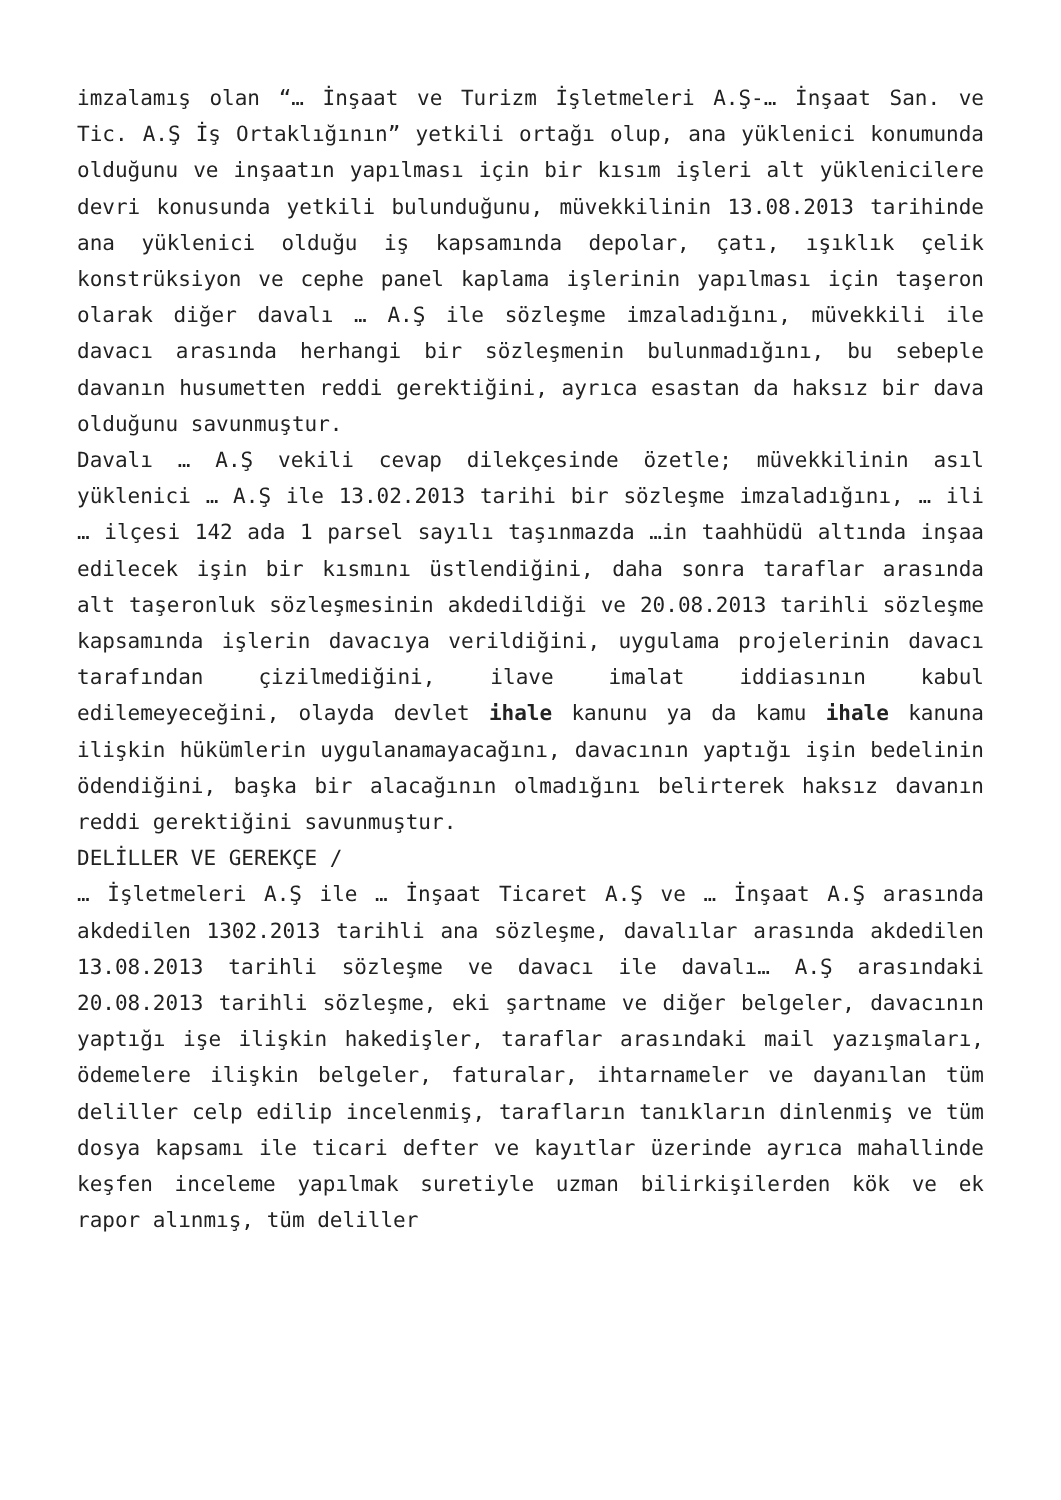imzalamış olan “… İnşaat ve Turizm İşletmeleri A.Ş-… İnşaat San. ve Tic. A.Ş İş Ortaklığının” yetkili ortağı olup, ana yüklenici konumunda olduğunu ve inşaatın yapılması için bir kısım işleri alt yüklenicilere devri konusunda yetkili bulunduğunu, müvekkilinin 13.08.2013 tarihinde ana yüklenici olduğu iş kapsamında depolar, çatı, ışıklık çelik konstrüksiyon ve cephe panel kaplama işlerinin yapılması için taşeron olarak diğer davalı … A.Ş ile sözleşme imzaladığını, müvekkili ile davacı arasında herhangi bir sözleşmenin bulunmadığını, bu sebeple davanın husumetten reddi gerektiğini, ayrıca esastan da haksız bir dava olduğunu savunmuştur.
Davalı … A.Ş vekili cevap dilekçesinde özetle; müvekkilinin asıl yüklenici … A.Ş ile 13.02.2013 tarihi bir sözleşme imzaladığını, … ili … ilçesi 142 ada 1 parsel sayılı taşınmazda …in taahhüdü altında inşaa edilecek işin bir kısmını üstlendiğini, daha sonra taraflar arasında alt taşeronluk sözleşmesinin akdedildiği ve 20.08.2013 tarihli sözleşme kapsamında işlerin davacıya verildiğini, uygulama projelerinin davacı tarafından çizilmediğini, ilave imalat iddiasının kabul edilemeyeceğini, olayda devlet ihale kanunu ya da kamu ihale kanuna ilişkin hükümlerin uygulanamayacağını, davacının yaptığı işin bedelinin ödendiğini, başka bir alacağının olmadığını belirterek haksız davanın reddi gerektiğini savunmuştur.
DELİLLER VE GEREKÇE /
… İşletmeleri A.Ş ile … İnşaat Ticaret A.Ş ve … İnşaat A.Ş arasında akdedilen 1302.2013 tarihli ana sözleşme, davalılar arasında akdedilen 13.08.2013 tarihli sözleşme ve davacı ile davalı… A.Ş arasındaki 20.08.2013 tarihli sözleşme, eki şartname ve diğer belgeler, davacının yaptığı işe ilişkin hakedişler, taraflar arasındaki mail yazışmaları, ödemelere ilişkin belgeler, faturalar, ihtarnameler ve dayanılan tüm deliller celp edilip incelenmiş, tarafların tanıkların dinlenmiş ve tüm dosya kapsamı ile ticari defter ve kayıtlar üzerinde ayrıca mahallinde keşfen inceleme yapılmak suretiyle uzman bilirkişilerden kök ve ek rapor alınmış, tüm deliller